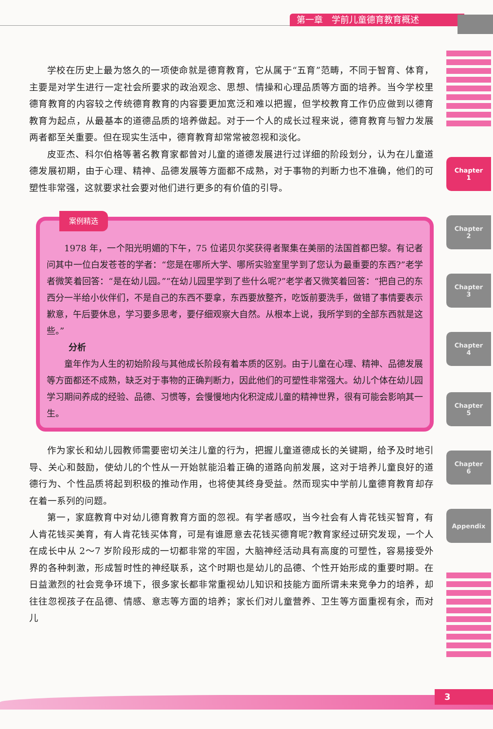第一章　学前儿童德育教育概述
Chapter
1
Chapter
2
Chapter
3
Chapter
4
Chapter
5
Chapter
6
Appendix
学校在历史上最为悠久的一项使命就是德育教育，它从属于“五育”范畴，不同于智育、体育，主要是对学生进行一定社会所要求的政治观念、思想、情操和心理品质等方面的培养。当今学校里德育教育的内容较之传统德育教育的内容要更加宽泛和难以把握，但学校教育工作仍应做到以德育教育为起点，从最基本的道德品质的培养做起。对于一个人的成长过程来说，德育教育与智力发展两者都至关重要。但在现实生活中，德育教育却常常被忽视和淡化。
皮亚杰、科尔伯格等著名教育家都曾对儿童的道德发展进行过详细的阶段划分，认为在儿童道德发展初期，由于心理、精神、品德发展等方面都不成熟，对于事物的判断力也不准确，他们的可塑性非常强，这就要求社会要对他们进行更多的有价值的引导。
案例精选
1978 年，一个阳光明媚的下午，75 位诺贝尔奖获得者聚集在美丽的法国首都巴黎。有记者问其中一位白发苍苍的学者：“您是在哪所大学、哪所实验室里学到了您认为最重要的东西?”老学者微笑着回答：“是在幼儿园。”“在幼儿园里学到了些什么呢?”老学者又微笑着回答：“把自己的东西分一半给小伙伴们，不是自己的东西不要拿，东西要放整齐，吃饭前要洗手，做错了事情要表示歉意，午后要休息，学习要多思考，要仔细观察大自然。从根本上说，我所学到的全部东西就是这些。”
分析
童年作为人生的初始阶段与其他成长阶段有着本质的区别。由于儿童在心理、精神、品德发展等方面都还不成熟，缺乏对于事物的正确判断力，因此他们的可塑性非常强大。幼儿个体在幼儿园学习期间养成的经验、品德、习惯等，会慢慢地内化积淀成儿童的精神世界，很有可能会影响其一生。
作为家长和幼儿园教师需要密切关注儿童的行为，把握儿童道德成长的关键期，给予及时地引导、关心和鼓励，使幼儿的个性从一开始就能沿着正确的道路向前发展，这对于培养儿童良好的道德行为、个性品质将起到积极的推动作用，也将使其终身受益。然而现实中学前儿童德育教育却存在着一系列的问题。
第一，家庭教育中对幼儿德育教育方面的忽视。有学者感叹，当今社会有人肯花钱买智育，有人肯花钱买美育，有人肯花钱买体育，可是有谁愿意去花钱买德育呢?教育家经过研究发现，一个人在成长中从 2～7 岁阶段形成的一切都非常的牢固，大脑神经活动具有高度的可塑性，容易接受外界的各种刺激，形成暂时性的神经联系，这个时期也是幼儿的品德、个性开始形成的重要时期。在日益激烈的社会竞争环境下，很多家长都非常重视幼儿知识和技能方面所谓未来竞争力的培养，却往往忽视孩子在品德、情感、意志等方面的培养；家长们对儿童营养、卫生等方面重视有余，而对儿
3